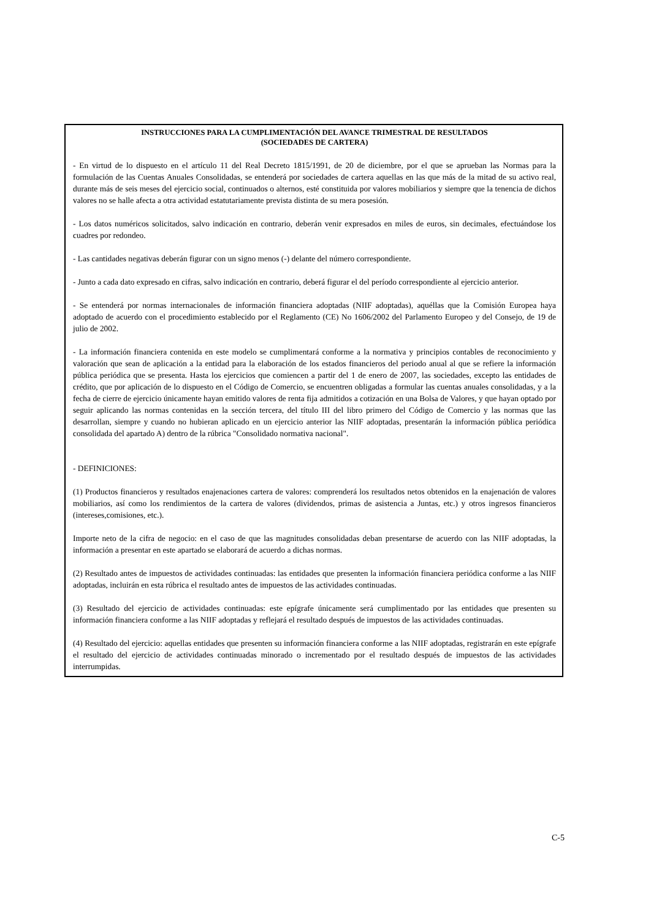INSTRUCCIONES PARA LA CUMPLIMENTACIÓN DEL AVANCE TRIMESTRAL DE RESULTADOS
(SOCIEDADES DE CARTERA)
- En virtud de lo dispuesto en el artículo 11 del Real Decreto 1815/1991, de 20 de diciembre, por el que se aprueban las Normas para la formulación de las Cuentas Anuales Consolidadas, se entenderá por sociedades de cartera aquellas en las que más de la mitad de su activo real, durante más de seis meses del ejercicio social, continuados o alternos, esté constituida por valores mobiliarios y siempre que la tenencia de dichos valores no se halle afecta a otra actividad estatutariamente prevista distinta de su mera posesión.
- Los datos numéricos solicitados, salvo indicación en contrario, deberán venir expresados en miles de euros, sin decimales, efectuándose los cuadres por redondeo.
- Las cantidades negativas deberán figurar con un signo menos (-) delante del número correspondiente.
- Junto a cada dato expresado en cifras, salvo indicación en contrario, deberá figurar el del período correspondiente al ejercicio anterior.
- Se entenderá por normas internacionales de información financiera adoptadas (NIIF adoptadas), aquéllas que la Comisión Europea haya adoptado de acuerdo con el procedimiento establecido por el Reglamento (CE) No 1606/2002 del Parlamento Europeo y del Consejo, de 19 de julio de 2002.
- La información financiera contenida en este modelo se cumplimentará conforme a la normativa y principios contables de reconocimiento y valoración que sean de aplicación a la entidad para la elaboración de los estados financieros del periodo anual al que se refiere la información pública periódica que se presenta. Hasta los ejercicios que comiencen a partir del 1 de enero de 2007, las sociedades, excepto las entidades de crédito, que por aplicación de lo dispuesto en el Código de Comercio, se encuentren obligadas a formular las cuentas anuales consolidadas, y a la fecha de cierre de ejercicio únicamente hayan emitido valores de renta fija admitidos a cotización en una Bolsa de Valores, y que hayan optado por seguir aplicando las normas contenidas en la sección tercera, del título III del libro primero del Código de Comercio y las normas que las desarrollan, siempre y cuando no hubieran aplicado en un ejercicio anterior las NIIF adoptadas, presentarán la información pública periódica consolidada del apartado A) dentro de la rúbrica "Consolidado normativa nacional".
- DEFINICIONES:
(1) Productos financieros y resultados enajenaciones cartera de valores: comprenderá los resultados netos obtenidos en la enajenación de valores mobiliarios, así como los rendimientos de la cartera de valores (dividendos, primas de asistencia a Juntas, etc.) y otros ingresos financieros (intereses,comisiones, etc.).
Importe neto de la cifra de negocio: en el caso de que las magnitudes consolidadas deban presentarse de acuerdo con las NIIF adoptadas, la información a presentar en este apartado se elaborará de acuerdo a dichas normas.
(2) Resultado antes de impuestos de actividades continuadas: las entidades que presenten la información financiera periódica conforme a las NIIF adoptadas, incluirán en esta rúbrica el resultado antes de impuestos de las actividades continuadas.
(3) Resultado del ejercicio de actividades continuadas: este epígrafe únicamente será cumplimentado por las entidades que presenten su información financiera conforme a las NIIF adoptadas y reflejará el resultado después de impuestos de las actividades continuadas.
(4) Resultado del ejercicio: aquellas entidades que presenten su información financiera conforme a las NIIF adoptadas, registrarán en este epígrafe el resultado del ejercicio de actividades continuadas minorado o incrementado por el resultado después de impuestos de las actividades interrumpidas.
C-5